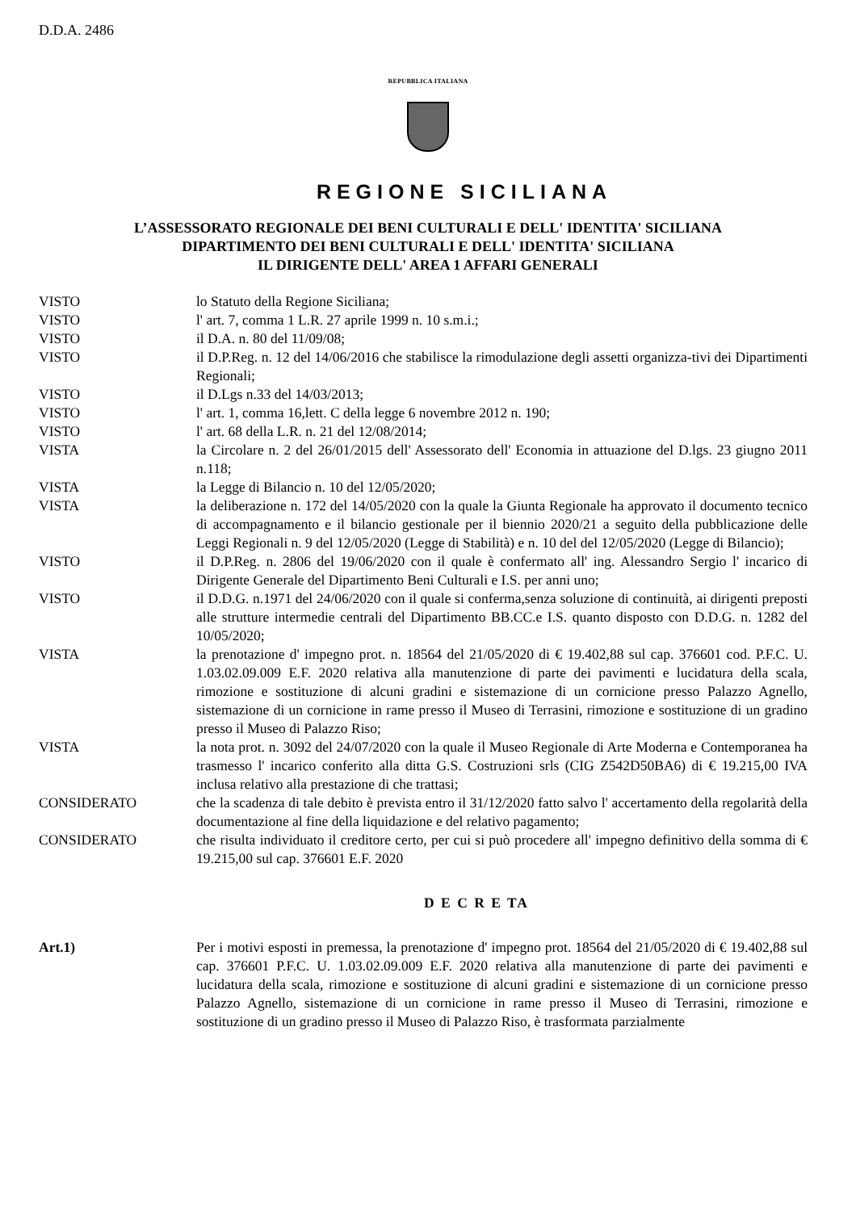D.D.A. 2486
REPUBBLICA ITALIANA
REGIONE SICILIANA
L’ASSESSORATO REGIONALE DEI BENI CULTURALI E DELL' IDENTITA' SICILIANA
DIPARTIMENTO DEI BENI CULTURALI E DELL' IDENTITA' SICILIANA
IL DIRIGENTE DELL' AREA 1 AFFARI GENERALI
VISTO lo Statuto della Regione Siciliana;
VISTO l' art. 7, comma 1 L.R. 27 aprile 1999 n. 10 s.m.i.;
VISTO il D.A. n. 80 del 11/09/08;
VISTO il D.P.Reg. n. 12 del 14/06/2016 che stabilisce la rimodulazione degli assetti organizza-tivi dei Dipartimenti Regionali;
VISTO il D.Lgs n.33 del 14/03/2013;
VISTO l' art. 1, comma 16,lett. C della legge 6 novembre 2012 n. 190;
VISTO l' art. 68 della L.R. n. 21 del 12/08/2014;
VISTA la Circolare n. 2 del 26/01/2015 dell' Assessorato dell' Economia in attuazione del D.lgs. 23 giugno 2011 n.118;
VISTA la Legge di Bilancio n. 10 del 12/05/2020;
VISTA la deliberazione n. 172 del 14/05/2020 con la quale la Giunta Regionale ha approvato il documento tecnico di accompagnamento e il bilancio gestionale per il biennio 2020/21 a seguito della pubblicazione delle Leggi Regionali n. 9 del 12/05/2020 (Legge di Stabilità) e n. 10 del del 12/05/2020 (Legge di Bilancio);
VISTO il D.P.Reg. n. 2806 del 19/06/2020 con il quale è confermato all' ing. Alessandro Sergio l' incarico di Dirigente Generale del Dipartimento Beni Culturali e I.S. per anni uno;
VISTO il D.D.G. n.1971 del 24/06/2020 con il quale si conferma,senza soluzione di continuità, ai dirigenti preposti alle strutture intermedie centrali del Dipartimento BB.CC.e I.S. quanto disposto con D.D.G. n. 1282 del 10/05/2020;
VISTA la prenotazione d' impegno prot. n. 18564 del 21/05/2020 di € 19.402,88 sul cap. 376601 cod. P.F.C. U. 1.03.02.09.009 E.F. 2020 relativa alla manutenzione di parte dei pavimenti e lucidatura della scala, rimozione e sostituzione di alcuni gradini e sistemazione di un cornicione presso Palazzo Agnello, sistemazione di un cornicione in rame presso il Museo di Terrasini, rimozione e sostituzione di un gradino presso il Museo di Palazzo Riso;
VISTA la nota prot. n. 3092 del 24/07/2020 con la quale il Museo Regionale di Arte Moderna e Contemporanea ha trasmesso l' incarico conferito alla ditta G.S. Costruzioni srls (CIG Z542D50BA6) di € 19.215,00 IVA inclusa relativo alla prestazione di che trattasi;
CONSIDERATO che la scadenza di tale debito è prevista entro il 31/12/2020 fatto salvo l' accertamento della regolarità della documentazione al fine della liquidazione e del relativo pagamento;
CONSIDERATO che risulta individuato il creditore certo, per cui si può procedere all' impegno definitivo della somma di € 19.215,00 sul cap. 376601 E.F. 2020
D E C R E TA
Art.1) Per i motivi esposti in premessa, la prenotazione d' impegno prot. 18564 del 21/05/2020 di € 19.402,88 sul cap. 376601 P.F.C. U. 1.03.02.09.009 E.F. 2020 relativa alla manutenzione di parte dei pavimenti e lucidatura della scala, rimozione e sostituzione di alcuni gradini e sistemazione di un cornicione presso Palazzo Agnello, sistemazione di un cornicione in rame presso il Museo di Terrasini, rimozione e sostituzione di un gradino presso il Museo di Palazzo Riso, è trasformata parzialmente